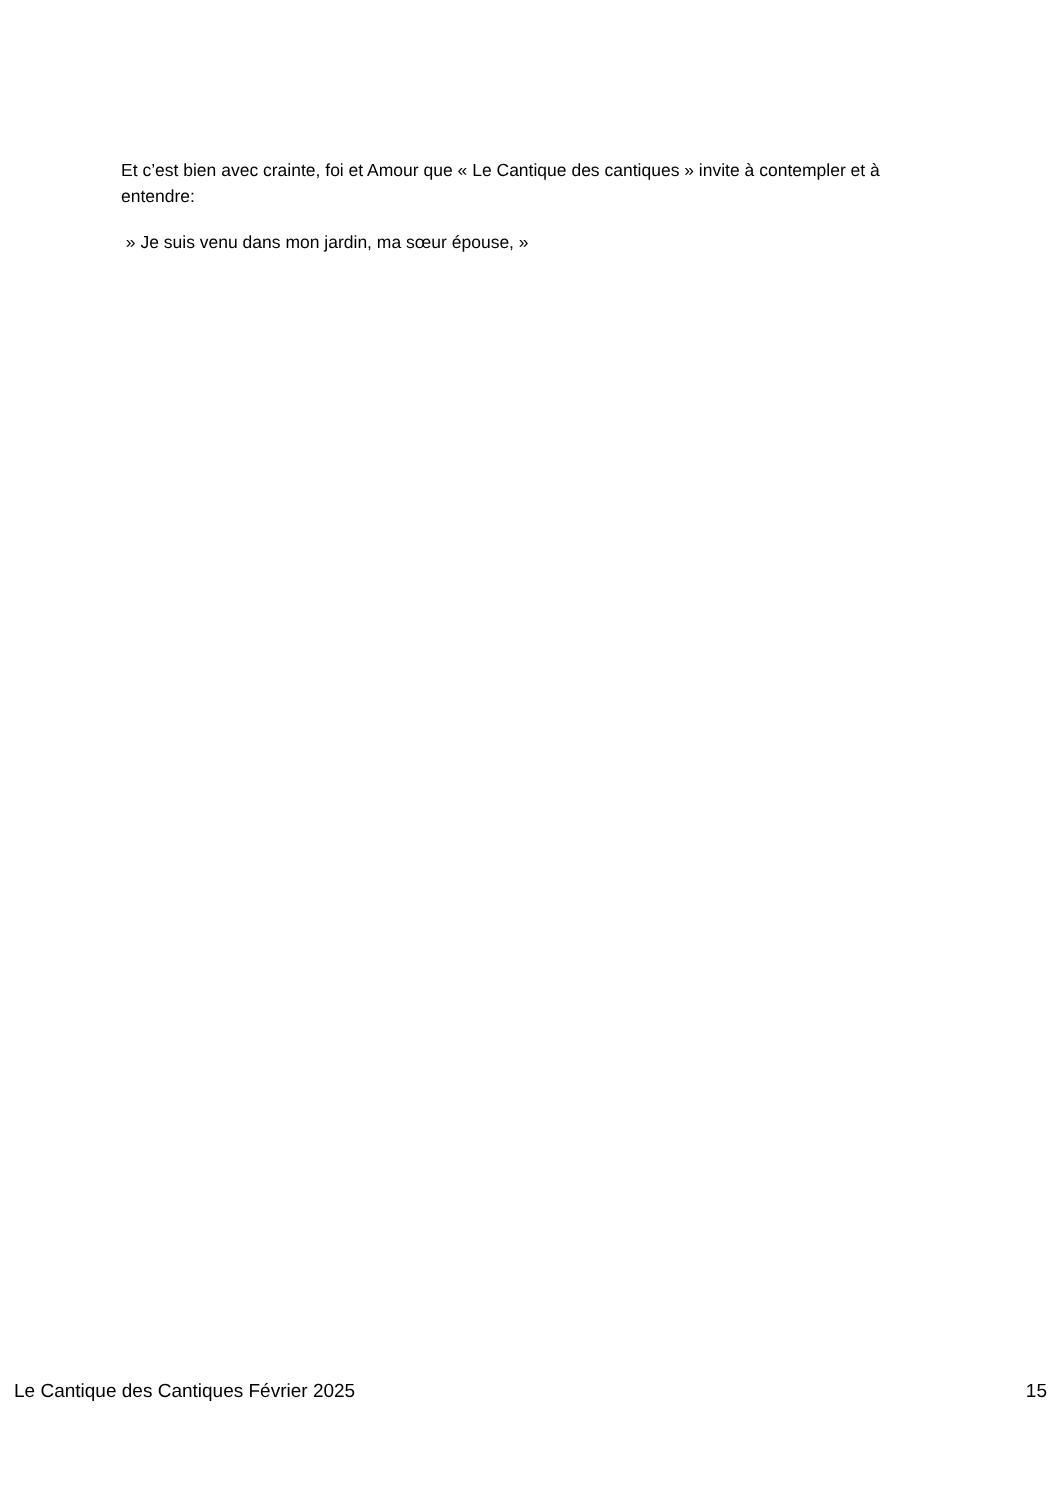Et c’est bien avec crainte, foi et Amour que « Le Cantique des cantiques » invite à contempler et à entendre:
» Je suis venu dans mon jardin, ma sœur épouse, »
Le Cantique des Cantiques Février 2025 15